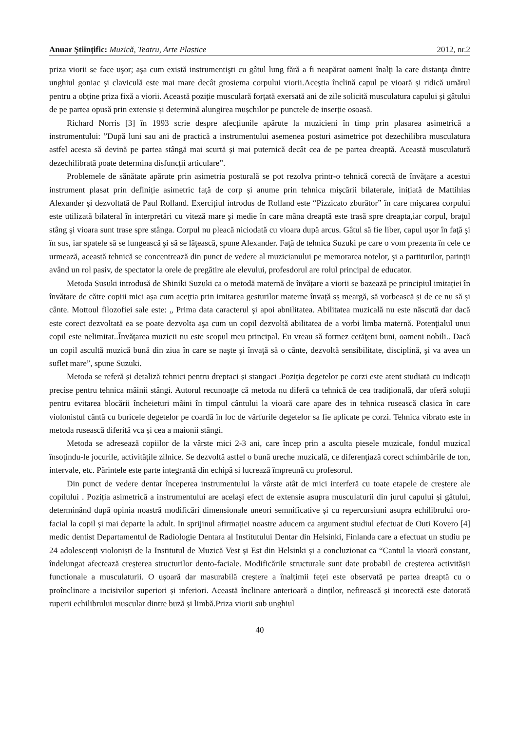Anuar Ştiinţific: Muzică, Teatru, Arte Plastice 2012, nr.2
priza viorii se face uşor; aşa cum există instrumentişti cu gâtul lung fără a fi neapărat oameni înalţi la care distanţa dintre unghiul goniac şi claviculă este mai mare decât grosiema corpului viorii.Aceştia înclină capul pe vioară și ridică umărul pentru a obține priza fixă a viorii. Această poziție musculară forțată exersată ani de zile solicită musculatura capului și gâtului de pe partea opusă prin extensie și determină alungirea mușchilor pe punctele de inserție osoasă.
Richard Norris [3] în 1993 scrie despre afecțiunile apărute la muzicieni în timp prin plasarea asimetrică a instrumentului: ”După luni sau ani de practică a instrumentului asemenea posturi asimetrice pot dezechilibra musculatura astfel acesta să devină pe partea stângă mai scurtă și mai puternică decât cea de pe partea dreaptă. Această musculatură dezechilibrată poate determina disfuncții articulare”.
Problemele de sănătate apărute prin asimetria posturală se pot rezolva printr-o tehnică corectă de învățare a acestui instrument plasat prin definiție asimetric față de corp și anume prin tehnica mişcării bilaterale, inițiată de Mattihias Alexander și dezvoltată de Paul Rolland. Exercițiul introdus de Rolland este “Pizzicato zburător” în care mişcarea corpului este utilizată bilateral în interpretări cu viteză mare şi medie în care mâna dreaptă este trasă spre dreapta,iar corpul, braţul stâng şi vioara sunt trase spre stânga. Corpul nu pleacă niciodată cu vioara după arcus. Gâtul să fie liber, capul uşor în faţă şi în sus, iar spatele să se lungească şi să se lăţească, spune Alexander. Faţă de tehnica Suzuki pe care o vom prezenta în cele ce urmează, această tehnică se concentrează din punct de vedere al muzicianului pe memorarea notelor, şi a partiturilor, parinţii având un rol pasiv, de spectator la orele de pregătire ale elevului, profesdorul are rolul principal de educator.
Metoda Susuki introdusă de Shiniki Suzuki ca o metodă maternă de învățare a viorii se bazează pe principiul imitației în învățare de către copiii mici așa cum aceţtia prin imitarea gesturilor materne învață sș meargă, să vorbească și de ce nu să și cânte. Mottoul filozofiei sale este: „ Prima data caracterul şi apoi abnilitatea. Abilitatea muzicală nu este născută dar dacă este corect dezvoltată ea se poate dezvolta aşa cum un copil dezvoltă abilitatea de a vorbi limba maternă. Potenţialul unui copil este nelimitat..Învăţarea muzicii nu este scopul meu principal. Eu vreau să formez cetăţeni buni, oameni nobili.. Dacă un copil ascultă muzică bună din ziua în care se naşte şi învaţă să o cânte, dezvoltă sensibilitate, disciplină, şi va avea un suflet mare”, spune Suzuki.
Metoda se referă și detaliză tehnici pentru dreptaci și stangaci .Poziția degetelor pe corzi este atent studiată cu indicații precise pentru tehnica mâinii stângi. Autorul recunoaţte că metoda nu diferă ca tehnică de cea tradițională, dar oferă soluții pentru evitarea blocării încheieturi mâini în timpul cântului la vioară care apare des in tehnica rusească clasica în care violonistul cântă cu buricele degetelor pe coardă în loc de vârfurile degetelor sa fie aplicate pe corzi. Tehnica vibrato este in metoda rusească diferită vca și cea a maionii stângi.
Metoda se adresează copiilor de la vârste mici 2-3 ani, care încep prin a asculta piesele muzicale, fondul muzical însoţindu-le jocurile, activităţile zilnice. Se dezvoltă astfel o bună ureche muzicală, ce diferenţiază corect schimbările de ton, intervale, etc. Părintele este parte integrantă din echipă si lucrează împreună cu profesorul.
Din punct de vedere dentar începerea instrumentului la vârste atât de mici interferă cu toate etapele de creștere ale copilului . Poziția asimetrică a instrumentului are acelaşi efect de extensie asupra musculaturii din jurul capului și gâtului, determinând după opinia noastră modificări dimensionale uneori semnificative și cu repercursiuni asupra echilibrului oro-facial la copil și mai departe la adult. In sprijinul afirmației noastre aducem ca argument studiul efectuat de Outi Kovero [4] medic dentist Departamentul de Radiologie Dentara al Institutului Dentar din Helsinki, Finlanda care a efectuat un studiu pe 24 adolescenți violoniști de la Institutul de Muzică Vest și Est din Helsinki și a concluzionat ca “Cantul la vioară constant, îndelungat afectează creșterea structurilor dento-faciale. Modificările structurale sunt date probabil de creșterea activitășii functionale a musculaturii. O ușoară dar masurabilă creștere a înalțimii feței este observată pe partea dreaptă cu o proînclinare a incisivilor superiori și inferiori. Această înclinare anterioară a dinților, nefirească și incorectă este datorată ruperii echilibrului muscular dintre buză și limbă.Priza viorii sub unghiul
40